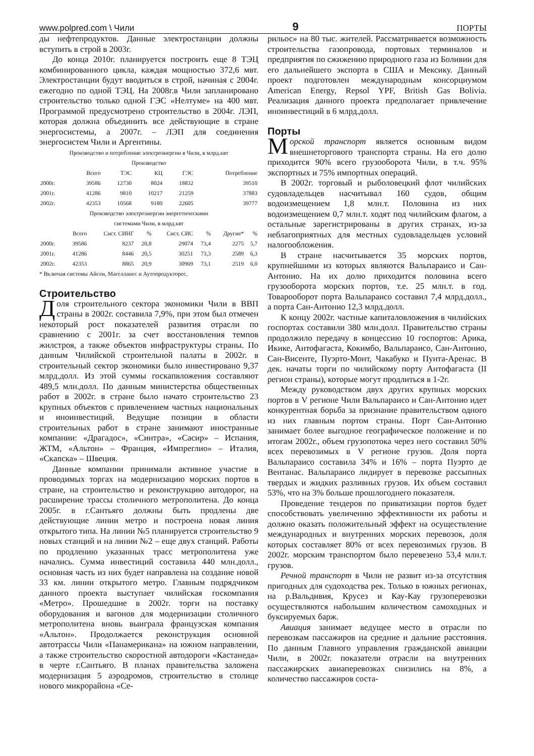www.polpred.com \ Чили 9 ПОРТЫ
ды нефтепродуктов. Данные электростанции должны вступить в строй в 2003г.
До конца 2010г. планируется построить еще 8 ТЭЦ комбинированного цикла, каждая мощностью 372,6 мвт. Электростанции будут вводиться в строй, начиная с 2004г. ежегодно по одной ТЭЦ. На 2008г.в Чили запланировано строительство только одной ГЭС «Нелтуме» на 400 мвт. Программой предусмотрено строительство в 2004г. ЛЭП, которая должна объединить все действующие в стране энергосистемы, а 2007г. – ЛЭП для соединения энергосистем Чили и Аргентины.
Производство и потребление электроэнергии в Чили, в млрд.квт
Производство
| | Всего | ТЭС | КЦ | ГЭС | Потребление |
| --- | --- | --- | --- | --- | --- |
| 2000г. | 39586 | 12730 | 8024 | 18832 | 39510 |
| 2001г. | 41286 | 9810 | 10217 | 21259 | 37883 |
| 2002г. | 42353 | 10568 | 9180 | 22605 | 39777 |
Производство электроэнергии энергетическими
системами Чили, в млрд.квт
| | Всего | Сист. СИНГ | % | Сист. СИС | % | Другие* | % |
| --- | --- | --- | --- | --- | --- | --- | --- |
| 2000г. | 39586 | 8237 | 20,8 | 29074 | 73,4 | 2275 | 5,7 |
| 2001г. | 41286 | 8446 | 20,5 | 30251 | 73,3 | 2589 | 6,3 |
| 2002г. | 42353 | 8865 | 20,9 | 30969 | 73,1 | 2519 | 6,0 |
* Включая системы Айсен, Магелланес и Аутопродукторес.
Строительство
Доля строительного сектора экономики Чили в ВВП страны в 2002г. составила 7,9%, при этом был отмечен некоторый рост показателей развития отрасли по сравнению с 2001г. за счет восстановления темпов жилстроя, а также объектов инфраструктуры страны. По данным Чилийской строительной палаты в 2002г. в строительный сектор экономики было инвестировано 9,37 млрд.долл. Из этой суммы госкапвложения составляют 489,5 млн.долл. По данным министерства общественных работ в 2002г. в стране было начато строительство 23 крупных объектов с привлечением частных национальных и иноинвестиций. Ведущие позиции в области строительных работ в стране занимают иностранные компании: «Драгадос», «Синтра», «Сасир» – Испания, ЖТМ, «Альтон» – Франция, «Импреглио» – Италия, «Скanска» – Швеция.
Данные компании принимали активное участие в проводимых торгах на модернизацию морских портов в стране, на строительство и реконструкцию автодорог, на расширение трассы столичного метрополитена. До конца 2005г. в г.Сантьяго должны быть продлены две действующие линии метро и построена новая линия открытого типа. На линии №5 планируется строительство 9 новых станций и на линии №2 – еще двух станций. Работы по продлению указанных трасс метрополитена уже начались. Сумма инвестиций составила 440 млн.долл., основная часть из них будет направлена на создание новой 33 км. линии открытого метро. Главным подрядчиком данного проекта выступает чилийская госкомпания «Метро». Прошедшие в 2002г. торги на поставку оборудования и вагонов для модернизации столичного метрополитена вновь выиграла французская компания «Альтон». Продолжается реконструкция основной автотрассы Чили «Панамерикана» на южном направлении, а также строительство скоростной автодороги «Кастанеда» в черте г.Сантьяго. В планах правительства заложена модернизация 5 аэродромов, строительство в столице нового микрорайона «Се-
рильос» на 80 тыс. жителей. Рассматривается возможность строительства газопровода, портовых терминалов и предприятия по сжижению природного газа из Боливии для его дальнейшего экспорта в США и Мексику. Данный проект подготовлен международным консорциумом American Energy, Repsol YPF, British Gas Bolivia. Реализация данного проекта предполагает привлечение иноинвестиций в 6 млрд.долл.
Порты
Морской транспорт является основным видом внешнеторгового транспорта страны. На его долю приходится 90% всего грузооборота Чили, в т.ч. 95% экспортных и 75% импортных операций.
В 2002г. торговый и рыболовецкий флот чилийских судовладельцев насчитывал 160 судов, общим водоизмещением 1,8 млн.т. Половина из них водоизмещением 0,7 млн.т. ходят под чилийским флагом, а остальные зарегистрированы в других странах, из-за неблагоприятных для местных судовладельцев условий налогообложения.
В стране насчитывается 35 морских портов, крупнейшими из которых являются Вальпараисо и Сан-Антонио. На их долю приходится половина всего грузооборота морских портов, т.е. 25 млн.т. в год. Товарооборот порта Вальпараисо составил 7,4 млрд.долл., а порта Сан-Антонио 12,3 млрд.долл.
К концу 2002г. частные капиталовложения в чилийских госпортах составили 380 млн.долл. Правительство страны продолжило передачу в концессию 10 госпортов: Арика, Икике, Антофагаста, Кокимбо, Вальпараисо, Сан-Антонио, Сан-Висенте, Пуэрто-Монт, Чакабуко и Пунта-Аренас. В дек. начаты торги по чилийскому порту Антофагаста (II регион страны), которые могут продлиться в 1-2г.
Между руководством двух других крупных морских портов в V регионе Чили Вальпараисо и Сан-Антонио идет конкурентная борьба за признание правительством одного из них главным портом страны. Порт Сан-Антонио занимает более выгодное географическое положение и по итогам 2002г., объем грузопотока через него составил 50% всех перевозимых в V регионе грузов. Доля порта Вальпараисо составила 34% и 16% – порта Пуэрто де Вентанас. Вальпараисо лидирует в перевозке рассыпных твердых и жидких разливных грузов. Их объем составил 53%, что на 3% больше прошлогоднего показателя.
Проведение тендеров по приватизации портов будет способствовать увеличению эффективности их работы и должно оказать положительный эффект на осуществление международных и внутренних морских перевозок, доля которых составляет 80% от всех перевозимых грузов. В 2002г. морским транспортом было перевезено 53,4 млн.т. грузов.
Речной транспорт в Чили не развит из-за отсутствия пригодных для судоходства рек. Только в южных регионах, на р.Вальдивия, Крусез и Кау-Кау грузоперевозки осуществляются набольшим количеством самоходных и буксируемых барж.
Авиация занимает ведущее место в отрасли по перевозкам пассажиров на средние и дальние расстояния. По данным Главного управления гражданской авиации Чили, в 2002г. показатели отрасли на внутренних пассажирских авиаперевозках снизились на 8%, а количество пассажиров соста-